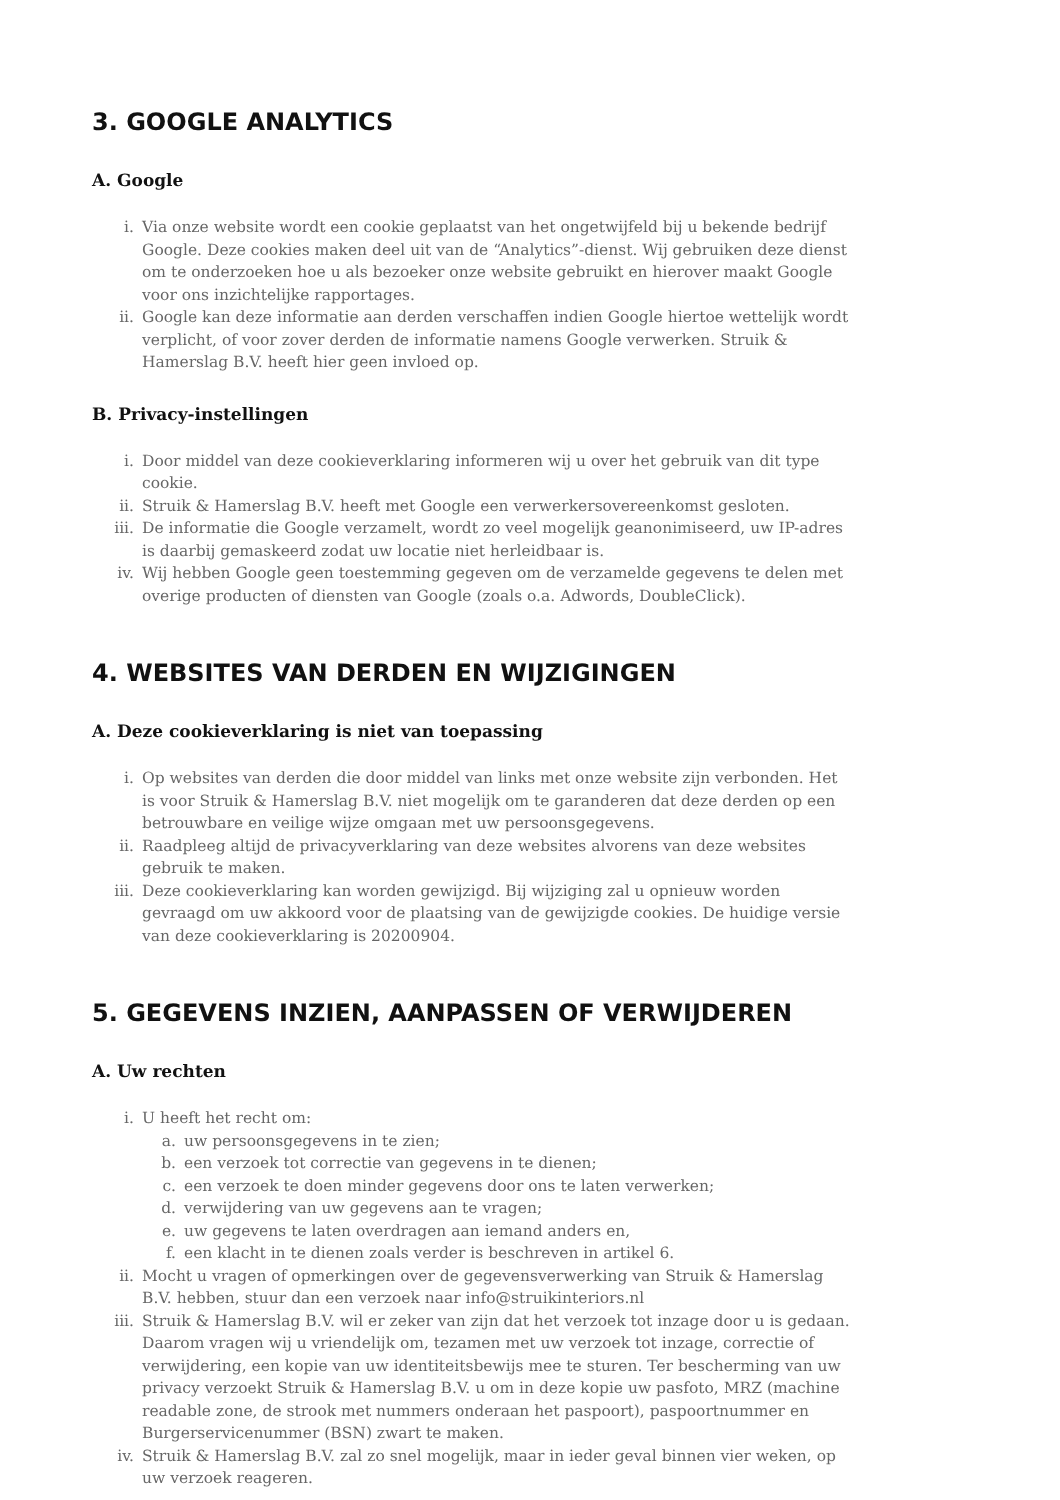3. GOOGLE ANALYTICS
A. Google
i. Via onze website wordt een cookie geplaatst van het ongetwijfeld bij u bekende bedrijf Google. Deze cookies maken deel uit van de “Analytics”-dienst. Wij gebruiken deze dienst om te onderzoeken hoe u als bezoeker onze website gebruikt en hierover maakt Google voor ons inzichtelijke rapportages.
ii. Google kan deze informatie aan derden verschaffen indien Google hiertoe wettelijk wordt verplicht, of voor zover derden de informatie namens Google verwerken. Struik & Hamerslag B.V. heeft hier geen invloed op.
B. Privacy-instellingen
i. Door middel van deze cookieverklaring informeren wij u over het gebruik van dit type cookie.
ii. Struik & Hamerslag B.V. heeft met Google een verwerkersovereenkomst gesloten.
iii. De informatie die Google verzamelt, wordt zo veel mogelijk geanonimiseerd, uw IP-adres is daarbij gemaskeerd zodat uw locatie niet herleidbaar is.
iv. Wij hebben Google geen toestemming gegeven om de verzamelde gegevens te delen met overige producten of diensten van Google (zoals o.a. Adwords, DoubleClick).
4. WEBSITES VAN DERDEN EN WIJZIGINGEN
A. Deze cookieverklaring is niet van toepassing
i. Op websites van derden die door middel van links met onze website zijn verbonden. Het is voor Struik & Hamerslag B.V. niet mogelijk om te garanderen dat deze derden op een betrouwbare en veilige wijze omgaan met uw persoonsgegevens.
ii. Raadpleeg altijd de privacyverklaring van deze websites alvorens van deze websites gebruik te maken.
iii. Deze cookieverklaring kan worden gewijzigd. Bij wijziging zal u opnieuw worden gevraagd om uw akkoord voor de plaatsing van de gewijzigde cookies. De huidige versie van deze cookieverklaring is 20200904.
5. GEGEVENS INZIEN, AANPASSEN OF VERWIJDEREN
A. Uw rechten
i. U heeft het recht om:
a. uw persoonsgegevens in te zien;
b. een verzoek tot correctie van gegevens in te dienen;
c. een verzoek te doen minder gegevens door ons te laten verwerken;
d. verwijdering van uw gegevens aan te vragen;
e. uw gegevens te laten overdragen aan iemand anders en,
f. een klacht in te dienen zoals verder is beschreven in artikel 6.
ii. Mocht u vragen of opmerkingen over de gegevensverwerking van Struik & Hamerslag B.V. hebben, stuur dan een verzoek naar info@struikinteriors.nl
iii. Struik & Hamerslag B.V. wil er zeker van zijn dat het verzoek tot inzage door u is gedaan. Daarom vragen wij u vriendelijk om, tezamen met uw verzoek tot inzage, correctie of verwijdering, een kopie van uw identiteitsbewijs mee te sturen. Ter bescherming van uw privacy verzoekt Struik & Hamerslag B.V. u om in deze kopie uw pasfoto, MRZ (machine readable zone, de strook met nummers onderaan het paspoort), paspoortnummer en Burgerservicenummer (BSN) zwart te maken.
iv. Struik & Hamerslag B.V. zal zo snel mogelijk, maar in ieder geval binnen vier weken, op uw verzoek reageren.